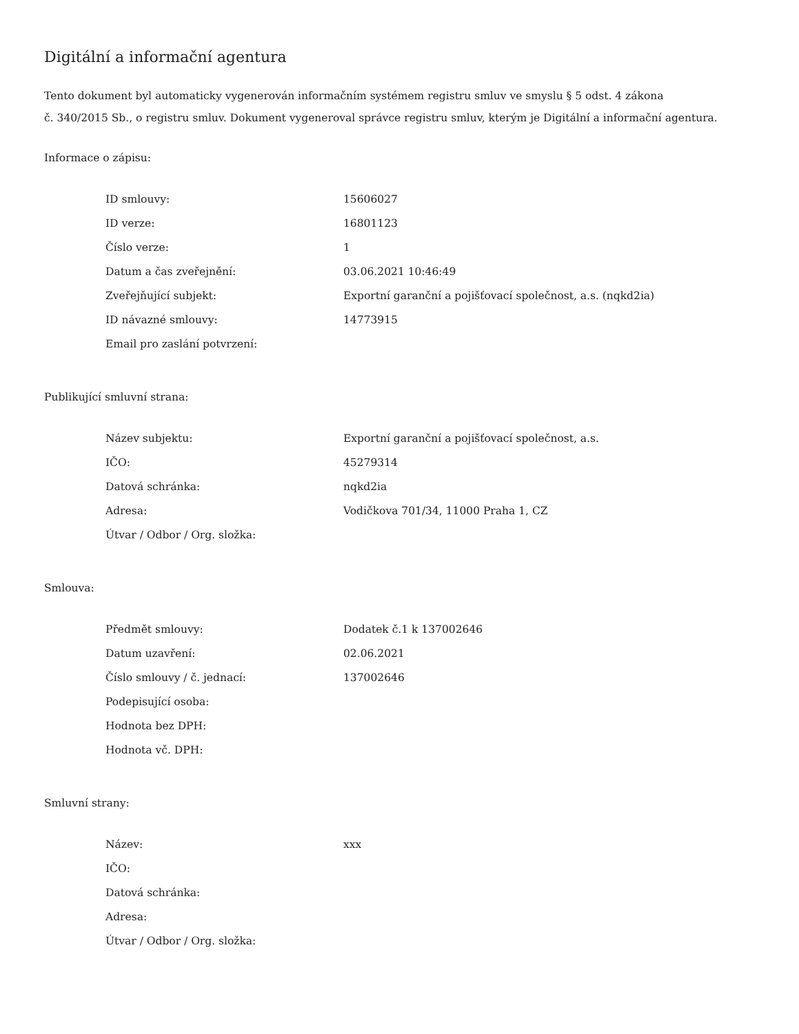Digitální a informační agentura
Tento dokument byl automaticky vygenerován informačním systémem registru smluv ve smyslu § 5 odst. 4 zákona
č. 340/2015 Sb., o registru smluv. Dokument vygeneroval správce registru smluv, kterým je Digitální a informační agentura.
Informace o zápisu:
| ID smlouvy: | 15606027 |
| ID verze: | 16801123 |
| Číslo verze: | 1 |
| Datum a čas zveřejnění: | 03.06.2021 10:46:49 |
| Zveřejňující subjekt: | Exportní garanční a pojišťovací společnost, a.s. (nqkd2ia) |
| ID návazné smlouvy: | 14773915 |
| Email pro zaslání potvrzení: | |
Publikující smluvní strana:
| Název subjektu: | Exportní garanční a pojišťovací společnost, a.s. |
| IČO: | 45279314 |
| Datová schránka: | nqkd2ia |
| Adresa: | Vodičkova 701/34, 11000 Praha 1, CZ |
| Útvar / Odbor / Org. složka: | |
Smlouva:
| Předmět smlouvy: | Dodatek č.1 k 137002646 |
| Datum uzavření: | 02.06.2021 |
| Číslo smlouvy / č. jednací: | 137002646 |
| Podepisující osoba: | |
| Hodnota bez DPH: | |
| Hodnota vč. DPH: | |
Smluvní strany:
| Název: | xxx |
| IČO: | |
| Datová schránka: | |
| Adresa: | |
| Útvar / Odbor / Org. složka: | |